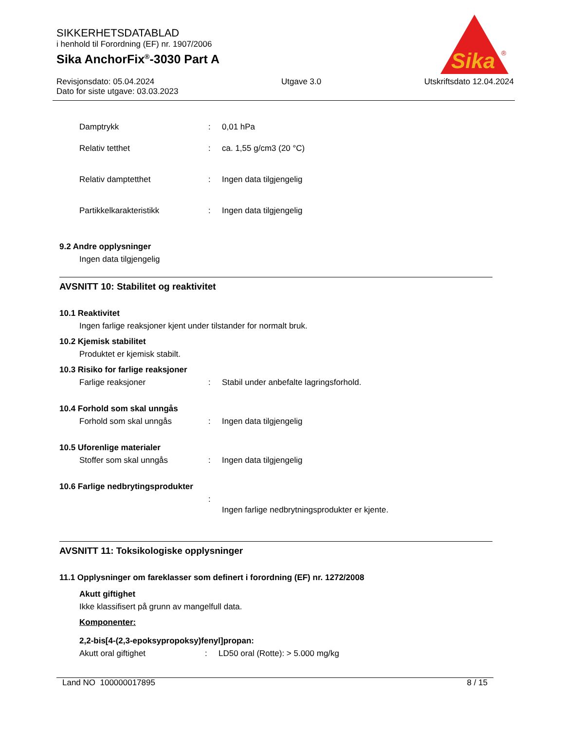SIKKERHETSDATABLAD
i henhold til Forordning (EF) nr. 1907/2006
Sika AnchorFix<sup>®</sup>-3030 Part A
Revisjonsdato: 05.04.2024
Dato for siste utgave: 03.03.2023
Utgave 3.0 Utskriftsdato 12.04.2024
Sika
®
Damptrykk : 0,01 hPa
Relativ tetthet : ca. 1,55 g/cm3 (20 °C)
Relativ damptetthet : Ingen data tilgjengelig
Partikkelkarakteristikk : Ingen data tilgjengelig
9.2 Andre opplysninger
Ingen data tilgjengelig
AVSNITT 10: Stabilitet og reaktivitet
10.1 Reaktivitet
Ingen farlige reaksjoner kjent under tilstander for normalt bruk.
10.2 Kjemisk stabilitet
Produktet er kjemisk stabilt.
10.3 Risiko for farlige reaksjoner
Farlige reaksjoner : Stabil under anbefalte lagringsforhold.
10.4 Forhold som skal unngås
Forhold som skal unngås : Ingen data tilgjengelig
10.5 Uforenlige materialer
Stoffer som skal unngås : Ingen data tilgjengelig
10.6 Farlige nedbrytingsprodukter
:
Ingen farlige nedbrytningsprodukter er kjente.
AVSNITT 11: Toksikologiske opplysninger
11.1 Opplysninger om fareklasser som definert i forordning (EF) nr. 1272/2008
Akutt giftighet
Ikke klassifisert på grunn av mangelfull data.
Komponenter:
2,2-bis[4-(2,3-epoksypropoksy)fenyl]propan:
Akutt oral giftighet : LD50 oral (Rotte): > 5.000 mg/kg
Land NO 100000017895 8 / 15